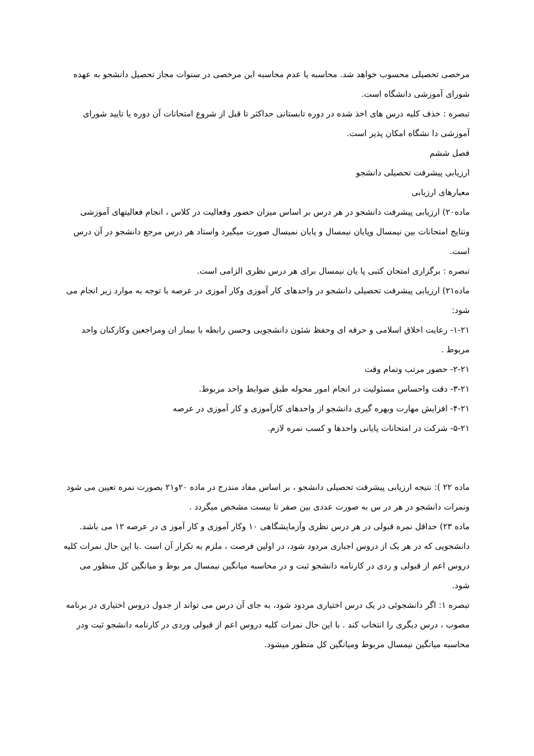مرخصی تحصیلی محسوب خواهد شد. محاسبه یا عدم محاسبه این مرخصی در سنوات مجاز تحصیل دانشجو به عهده شورای آموزشی دانشگاه است.
تبصره : خذف کلیه درس های اخذ شده در دوره تابستانی حداکثر تا قبل از شروع امتحانات آن دوره یا تایید شورای آموزشی دا نشگاه امکان پذیر است.
فصل ششم
ارزیابی پیشرفت تحصیلی دانشجو
معیارهای ارزیابی
ماده۲۰) ارزیابی پیشرفت دانشجو در هر درس بر اساس میزان حضور وفعالیت در کلاس ، انجام فعالیتهای آموزشی ونتایج امتحانات بین نیمسال وپایان نیمسال و پایان نمیسال صورت میگیرد واستاد هر درس مرجع دانشجو در آن درس است.
تبصره : برگزاری امتحان کتبی پا یان نیمسال برای هر درس نظری الزامی است.
ماده۲۱) ارزیابی پیشرفت تحصیلی دانشجو در واحدهای کار آموزی وکار آموزی در عرصه با توجه به موارد زیر انجام می شود:
۱-۲۱- رعایت اخلاق اسلامی و حرفه ای وحفظ شئون دانشجویی وحسن رابطه با بیمار ان ومراجعین وکارکنان واحد مربوط .
۲-۲۱- حضور مرتب وتمام وقت
۳-۲۱- دقت واحساس مسئولیت در انجام امور محوله طبق ضوابط واحد مربوط.
۴-۲۱- افزایش مهارت وبهره گیری دانشجو از واحدهای کارآموزی و کار آموزی در عرصه
۵-۲۱- شرکت در امتحانات پایانی واحدها و کسب نمره لازم.
ماده ۲۲ ): نتیجه ارزیابی پیشرفت تحصیلی دانشجو ، بر اساس مفاد مندرج در ماده ۲۰و۲۱ بصورت نمره تعیین می شود ونمرات دانشجو در هر در س به صورت عددی بین صفر تا بیست مشخص میگردد .
ماده ۲۳) حداقل نمره قبولی در هر درس نظری وآزمایشگاهی ۱۰ وکار آموزی و کار آموز ی در عرصه ۱۲ می باشد. دانشجویی که در هر یک از دروس اجباری مردود شود، در اولین فرصت ، ملزم به تکرار آن است .با این حال نمرات کلیه دروس اعم از قبولی و ردی در کارنامه دانشجو ثبت و در محاسبه میانگین نیمسال مر بوط و میانگین کل منظور می شود.
تبصره ۱: اگر دانشجوئی در یک درس اختیاری مردود شود، به جای آن درس می تواند از جدول دروس اختیاری در برنامه مصوب ، درس دیگری را انتخاب کند . با این حال نمرات کلیه دروس اعم از قبولی وردی در کارنامه دانشجو ثبت ودر محاسبه میانگین نیمسال مربوط ومیانگین کل منظور میشود.